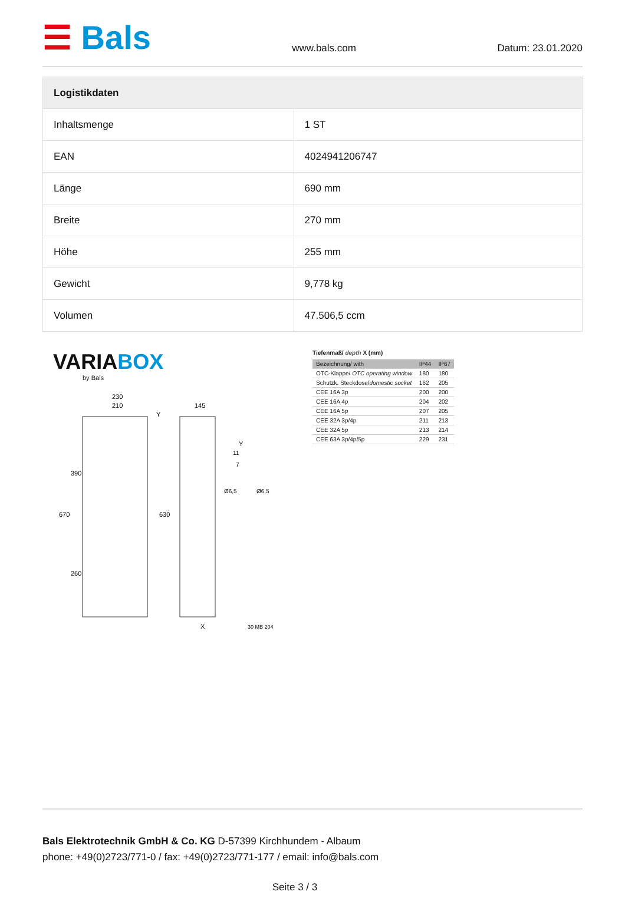☰ Bals
www.bals.com
Datum: 23.01.2020
| Logistikdaten | |
| --- | --- |
| Inhaltsmenge | 1 ST |
| EAN | 4024941206747 |
| Länge | 690 mm |
| Breite | 270 mm |
| Höhe | 255 mm |
| Gewicht | 9,778 kg |
| Volumen | 47.506,5 ccm |
VARIABOX
by Bals
230
210
145
X
30 MB 204
670
390
260
630
Y
Y
11
7
Ø6,5
Ø6,5
Tiefenmaß/ depth X (mm)
| Bezeichnung/ with | IP44 | IP67 |
| --- | --- | --- |
| OTC-Klappe/ OTC operating window | 180 | 180 |
| Schutzk. Steckdose/ domestic socket | 162 | 205 |
| CEE 16A 3p | 200 | 200 |
| CEE 16A 4p | 204 | 202 |
| CEE 16A 5p | 207 | 205 |
| CEE 32A 3p/4p | 211 | 213 |
| CEE 32A 5p | 213 | 214 |
| CEE 63A 3p/4p/5p | 229 | 231 |
Bals Elektrotechnik GmbH & Co. KG D-57399 Kirchhundem - Albaum
phone: +49(0)2723/771-0 / fax: +49(0)2723/771-177 / email: info@bals.com
Seite 3 / 3